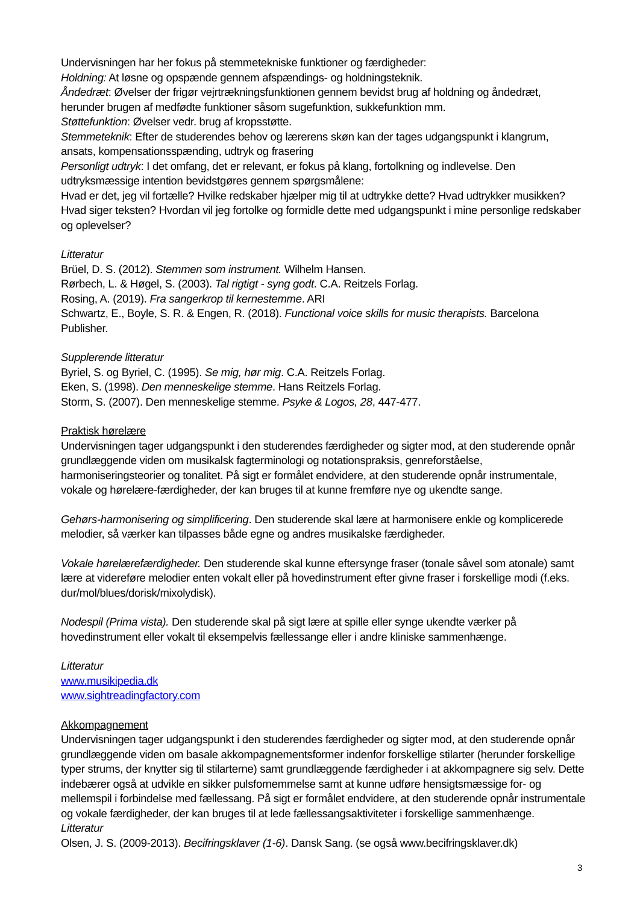Undervisningen har her fokus på stemmetekniske funktioner og færdigheder:
Holdning: At løsne og opspænde gennem afspændings- og holdningsteknik.
Åndedræt: Øvelser der frigør vejrtrækningsfunktionen gennem bevidst brug af holdning og åndedræt, herunder brugen af medfødte funktioner såsom sugefunktion, sukkefunktion mm.
Støttefunktion: Øvelser vedr. brug af kropsstøtte.
Stemmeteknik: Efter de studerendes behov og lærerens skøn kan der tages udgangspunkt i klangrum, ansats, kompensationsspænding, udtryk og frasering
Personligt udtryk: I det omfang, det er relevant, er fokus på klang, fortolkning og indlevelse. Den udtryksmæssige intention bevidstgøres gennem spørgsmålene:
Hvad er det, jeg vil fortælle? Hvilke redskaber hjælper mig til at udtrykke dette? Hvad udtrykker musikken? Hvad siger teksten? Hvordan vil jeg fortolke og formidle dette med udgangspunkt i mine personlige redskaber og oplevelser?
Litteratur
Brüel, D. S. (2012). Stemmen som instrument. Wilhelm Hansen.
Rørbech, L. & Høgel, S. (2003). Tal rigtigt - syng godt. C.A. Reitzels Forlag.
Rosing, A. (2019). Fra sangerkrop til kernestemme. ARI
Schwartz, E., Boyle, S. R. & Engen, R. (2018). Functional voice skills for music therapists. Barcelona Publisher.
Supplerende litteratur
Byriel, S. og Byriel, C. (1995). Se mig, hør mig. C.A. Reitzels Forlag.
Eken, S. (1998). Den menneskelige stemme. Hans Reitzels Forlag.
Storm, S. (2007). Den menneskelige stemme. Psyke & Logos, 28, 447-477.
Praktisk hørelære
Undervisningen tager udgangspunkt i den studerendes færdigheder og sigter mod, at den studerende opnår grundlæggende viden om musikalsk fagterminologi og notationspraksis, genreforståelse, harmoniseringsteorier og tonalitet. På sigt er formålet endvidere, at den studerende opnår instrumentale, vokale og hørelære-færdigheder, der kan bruges til at kunne fremføre nye og ukendte sange.
Gehørs-harmonisering og simplificering. Den studerende skal lære at harmonisere enkle og komplicerede melodier, så værker kan tilpasses både egne og andres musikalske færdigheder.
Vokale hørelærefærdigheder. Den studerende skal kunne eftersynge fraser (tonale såvel som atonale) samt lære at videreføre melodier enten vokalt eller på hovedinstrument efter givne fraser i forskellige modi (f.eks. dur/mol/blues/dorisk/mixolydisk).
Nodespil (Prima vista). Den studerende skal på sigt lære at spille eller synge ukendte værker på hovedinstrument eller vokalt til eksempelvis fællessange eller i andre kliniske sammenhænge.
Litteratur
www.musikipedia.dk
www.sightreadingfactory.com
Akkompagnement
Undervisningen tager udgangspunkt i den studerendes færdigheder og sigter mod, at den studerende opnår grundlæggende viden om basale akkompagnementsformer indenfor forskellige stilarter (herunder forskellige typer strums, der knytter sig til stilarterne) samt grundlæggende færdigheder i at akkompagnere sig selv. Dette indebærer også at udvikle en sikker pulsfornemmelse samt at kunne udføre hensigtsmæssige for- og mellemspil i forbindelse med fællessang. På sigt er formålet endvidere, at den studerende opnår instrumentale og vokale færdigheder, der kan bruges til at lede fællessangsaktiviteter i forskellige sammenhænge.
Litteratur
Olsen, J. S. (2009-2013). Becifringsklaver (1-6). Dansk Sang. (se også www.becifringsklaver.dk)
3